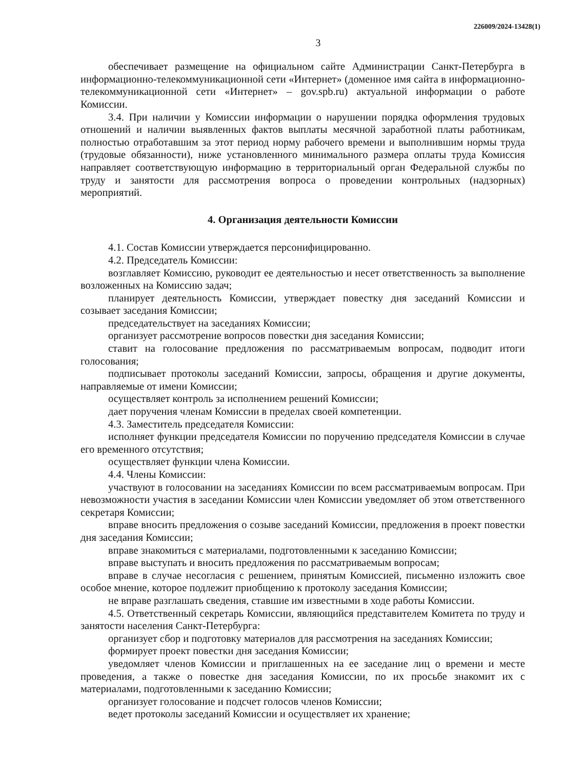226009/2024-13428(1)
3
обеспечивает размещение на официальном сайте Администрации Санкт-Петербурга в информационно-телекоммуникационной сети «Интернет» (доменное имя сайта в информационно-телекоммуникационной сети «Интернет» – gov.spb.ru) актуальной информации о работе Комиссии.
3.4. При наличии у Комиссии информации о нарушении порядка оформления трудовых отношений и наличии выявленных фактов выплаты месячной заработной платы работникам, полностью отработавшим за этот период норму рабочего времени и выполнившим нормы труда (трудовые обязанности), ниже установленного минимального размера оплаты труда Комиссия направляет соответствующую информацию в территориальный орган Федеральной службы по труду и занятости для рассмотрения вопроса о проведении контрольных (надзорных) мероприятий.
4. Организация деятельности Комиссии
4.1. Состав Комиссии утверждается персонифицированно.
4.2. Председатель Комиссии:
возглавляет Комиссию, руководит ее деятельностью и несет ответственность за выполнение возложенных на Комиссию задач;
планирует деятельность Комиссии, утверждает повестку дня заседаний Комиссии и созывает заседания Комиссии;
председательствует на заседаниях Комиссии;
организует рассмотрение вопросов повестки дня заседания Комиссии;
ставит на голосование предложения по рассматриваемым вопросам, подводит итоги голосования;
подписывает протоколы заседаний Комиссии, запросы, обращения и другие документы, направляемые от имени Комиссии;
осуществляет контроль за исполнением решений Комиссии;
дает поручения членам Комиссии в пределах своей компетенции.
4.3. Заместитель председателя Комиссии:
исполняет функции председателя Комиссии по поручению председателя Комиссии в случае его временного отсутствия;
осуществляет функции члена Комиссии.
4.4. Члены Комиссии:
участвуют в голосовании на заседаниях Комиссии по всем рассматриваемым вопросам. При невозможности участия в заседании Комиссии член Комиссии уведомляет об этом ответственного секретаря Комиссии;
вправе вносить предложения о созыве заседаний Комиссии, предложения в проект повестки дня заседания Комиссии;
вправе знакомиться с материалами, подготовленными к заседанию Комиссии;
вправе выступать и вносить предложения по рассматриваемым вопросам;
вправе в случае несогласия с решением, принятым Комиссией, письменно изложить свое особое мнение, которое подлежит приобщению к протоколу заседания Комиссии;
не вправе разглашать сведения, ставшие им известными в ходе работы Комиссии.
4.5. Ответственный секретарь Комиссии, являющийся представителем Комитета по труду и занятости населения Санкт-Петербурга:
организует сбор и подготовку материалов для рассмотрения на заседаниях Комиссии;
формирует проект повестки дня заседания Комиссии;
уведомляет членов Комиссии и приглашенных на ее заседание лиц о времени и месте проведения, а также о повестке дня заседания Комиссии, по их просьбе знакомит их с материалами, подготовленными к заседанию Комиссии;
организует голосование и подсчет голосов членов Комиссии;
ведет протоколы заседаний Комиссии и осуществляет их хранение;